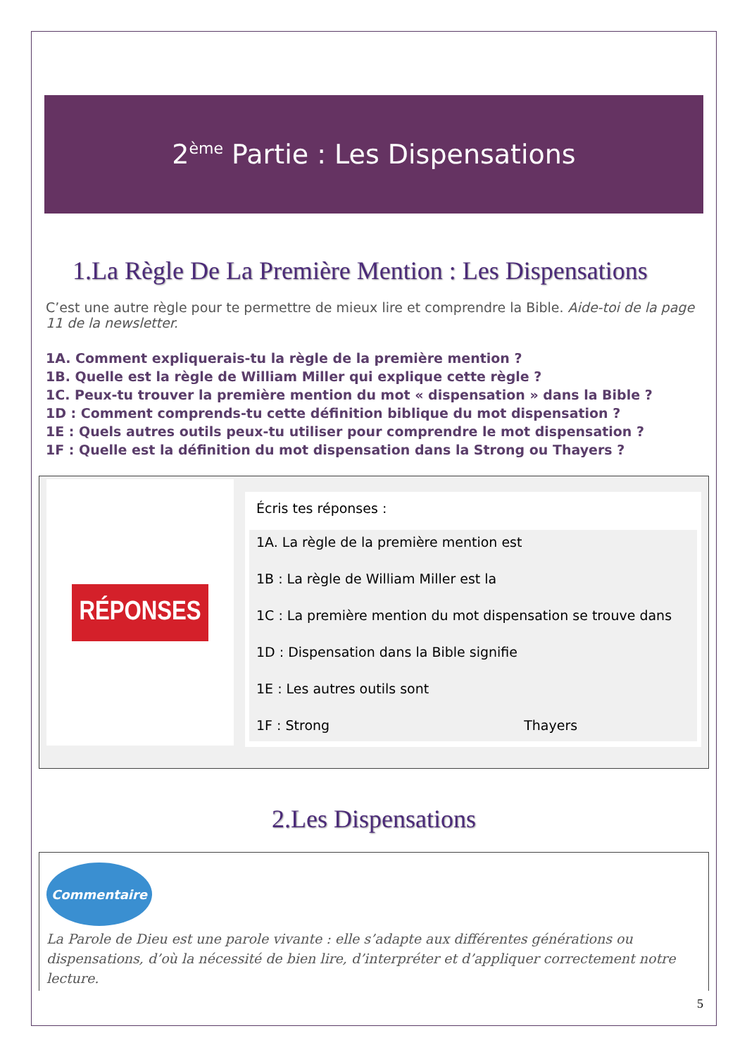2<sup>ème</sup> Partie : Les Dispensations
1.La Règle De La Première Mention : Les Dispensations
C’est une autre règle pour te permettre de mieux lire et comprendre la Bible. Aide-toi de la page 11 de la newsletter.
1A. Comment expliquerais-tu la règle de la première mention ?
1B. Quelle est la règle de William Miller qui explique cette règle ?
1C. Peux-tu trouver la première mention du mot « dispensation » dans la Bible ?
1D : Comment comprends-tu cette définition biblique du mot dispensation ?
1E : Quels autres outils peux-tu utiliser pour comprendre le mot dispensation ?
1F : Quelle est la définition du mot dispensation dans la Strong ou Thayers ?
RÉPONSES
Écris tes réponses :
1A. La règle de la première mention est
1B : La règle de William Miller est la
1C : La première mention du mot dispensation se trouve dans
1D : Dispensation dans la Bible signifie
1E : Les autres outils sont
1F : Strong Thayers
2.Les Dispensations
Commentaire
La Parole de Dieu est une parole vivante : elle s’adapte aux différentes générations ou dispensations, d’où la nécessité de bien lire, d’interpréter et d’appliquer correctement notre lecture.
5